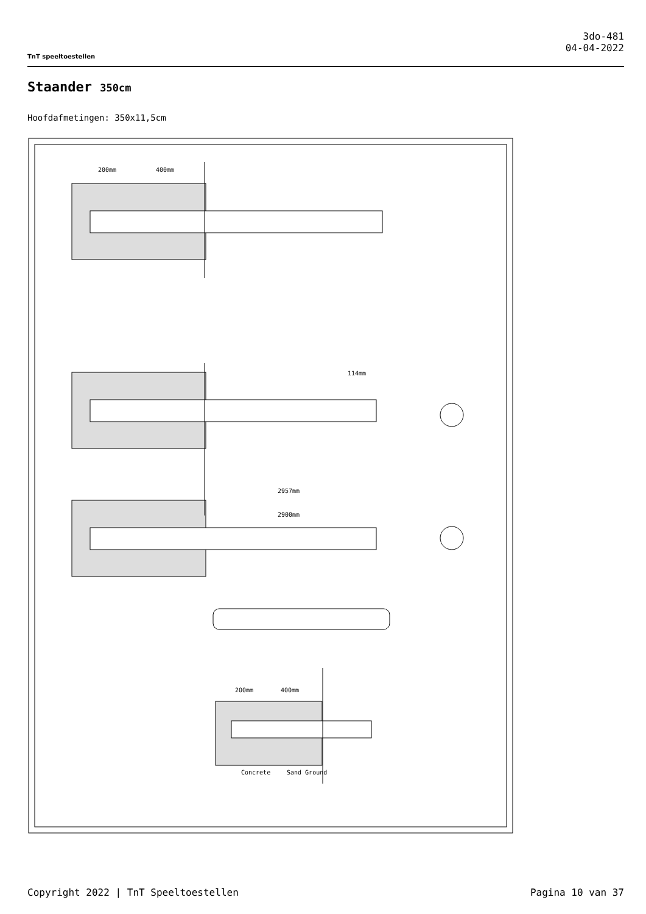TnT speeltoestellen
3do-481
04-04-2022
Staander 350cm
Hoofdafmetingen: 350x11,5cm
200mm
400mm
2957mm
2900mm
114mm
200mm
400mm
Concrete
Sand Ground
Copyright 2022 | TnT Speeltoestellen Pagina 10 van 37